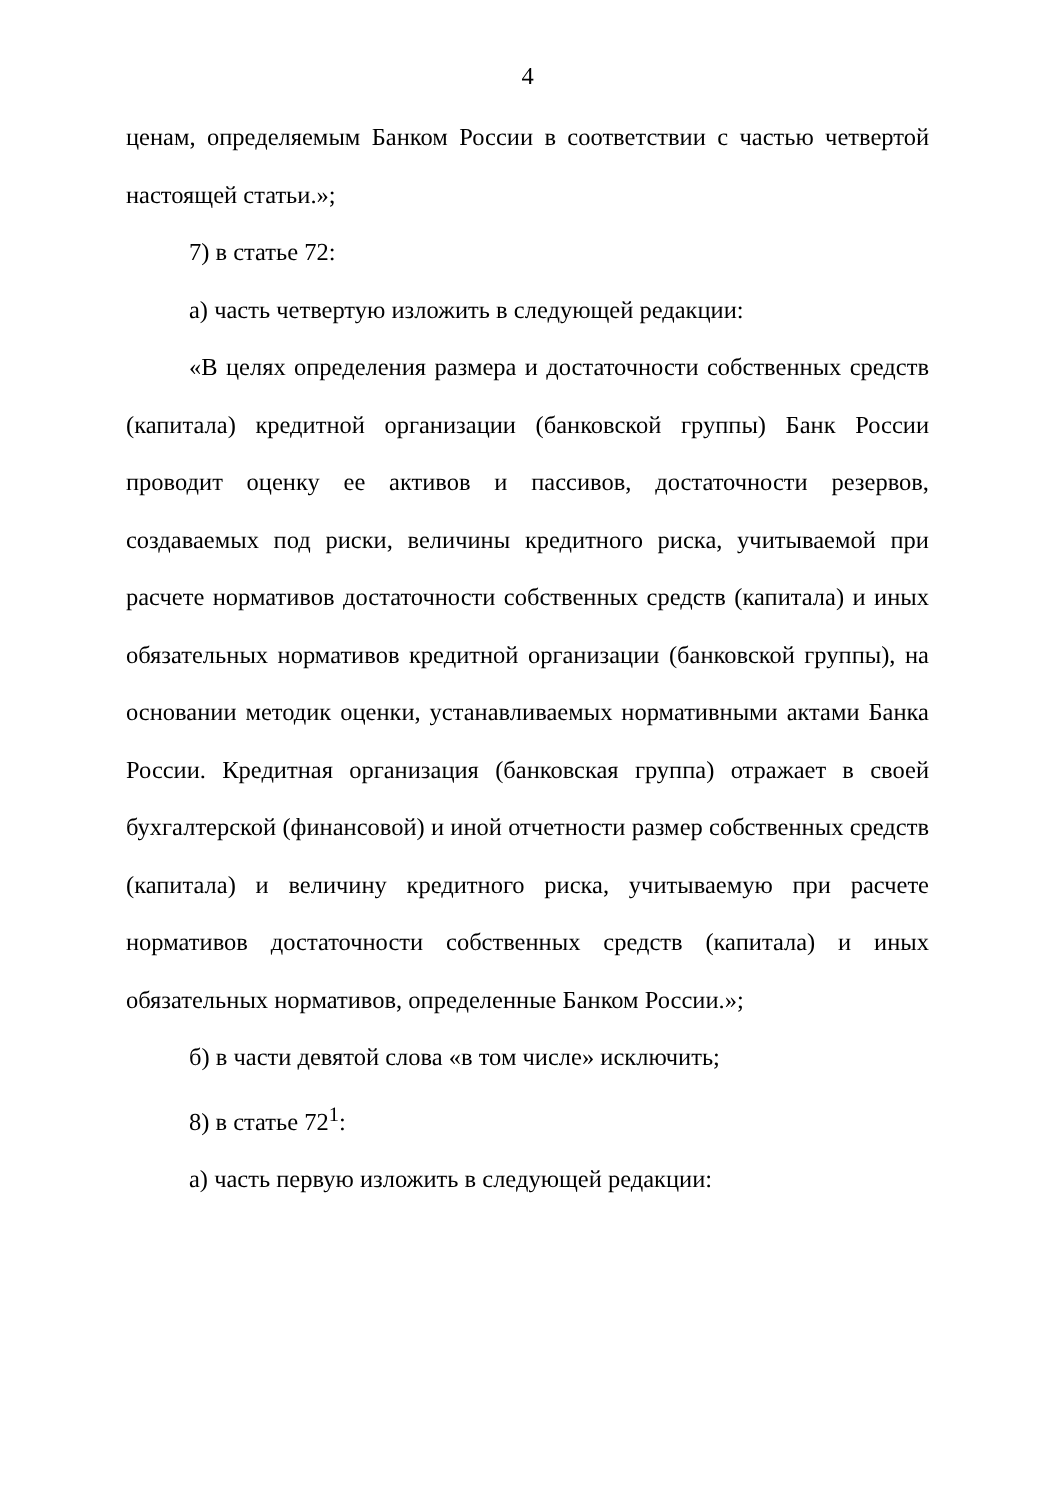4
ценам, определяемым Банком России в соответствии с частью четвертой настоящей статьи.»;
7) в статье 72:
а) часть четвертую изложить в следующей редакции:
«В целях определения размера и достаточности собственных средств (капитала) кредитной организации (банковской группы) Банк России проводит оценку ее активов и пассивов, достаточности резервов, создаваемых под риски, величины кредитного риска, учитываемой при расчете нормативов достаточности собственных средств (капитала) и иных обязательных нормативов кредитной организации (банковской группы), на основании методик оценки, устанавливаемых нормативными актами Банка России. Кредитная организация (банковская группа) отражает в своей бухгалтерской (финансовой) и иной отчетности размер собственных средств (капитала) и величину кредитного риска, учитываемую при расчете нормативов достаточности собственных средств (капитала) и иных обязательных нормативов, определенные Банком России.»;
б) в части девятой слова «в том числе» исключить;
8) в статье 72<sup>1</sup>:
а) часть первую изложить в следующей редакции: